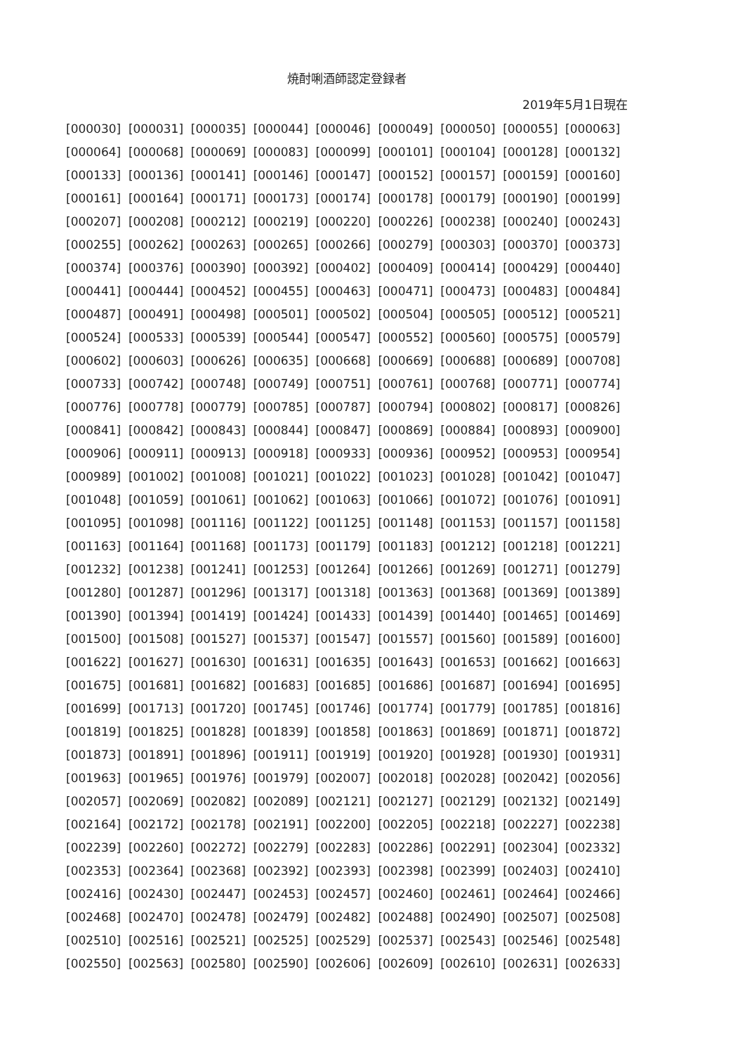焼酎唎酒師認定登録者
2019年5月1日現在
| [000030] | [000031] | [000035] | [000044] | [000046] | [000049] | [000050] | [000055] | [000063] |
| [000064] | [000068] | [000069] | [000083] | [000099] | [000101] | [000104] | [000128] | [000132] |
| [000133] | [000136] | [000141] | [000146] | [000147] | [000152] | [000157] | [000159] | [000160] |
| [000161] | [000164] | [000171] | [000173] | [000174] | [000178] | [000179] | [000190] | [000199] |
| [000207] | [000208] | [000212] | [000219] | [000220] | [000226] | [000238] | [000240] | [000243] |
| [000255] | [000262] | [000263] | [000265] | [000266] | [000279] | [000303] | [000370] | [000373] |
| [000374] | [000376] | [000390] | [000392] | [000402] | [000409] | [000414] | [000429] | [000440] |
| [000441] | [000444] | [000452] | [000455] | [000463] | [000471] | [000473] | [000483] | [000484] |
| [000487] | [000491] | [000498] | [000501] | [000502] | [000504] | [000505] | [000512] | [000521] |
| [000524] | [000533] | [000539] | [000544] | [000547] | [000552] | [000560] | [000575] | [000579] |
| [000602] | [000603] | [000626] | [000635] | [000668] | [000669] | [000688] | [000689] | [000708] |
| [000733] | [000742] | [000748] | [000749] | [000751] | [000761] | [000768] | [000771] | [000774] |
| [000776] | [000778] | [000779] | [000785] | [000787] | [000794] | [000802] | [000817] | [000826] |
| [000841] | [000842] | [000843] | [000844] | [000847] | [000869] | [000884] | [000893] | [000900] |
| [000906] | [000911] | [000913] | [000918] | [000933] | [000936] | [000952] | [000953] | [000954] |
| [000989] | [001002] | [001008] | [001021] | [001022] | [001023] | [001028] | [001042] | [001047] |
| [001048] | [001059] | [001061] | [001062] | [001063] | [001066] | [001072] | [001076] | [001091] |
| [001095] | [001098] | [001116] | [001122] | [001125] | [001148] | [001153] | [001157] | [001158] |
| [001163] | [001164] | [001168] | [001173] | [001179] | [001183] | [001212] | [001218] | [001221] |
| [001232] | [001238] | [001241] | [001253] | [001264] | [001266] | [001269] | [001271] | [001279] |
| [001280] | [001287] | [001296] | [001317] | [001318] | [001363] | [001368] | [001369] | [001389] |
| [001390] | [001394] | [001419] | [001424] | [001433] | [001439] | [001440] | [001465] | [001469] |
| [001500] | [001508] | [001527] | [001537] | [001547] | [001557] | [001560] | [001589] | [001600] |
| [001622] | [001627] | [001630] | [001631] | [001635] | [001643] | [001653] | [001662] | [001663] |
| [001675] | [001681] | [001682] | [001683] | [001685] | [001686] | [001687] | [001694] | [001695] |
| [001699] | [001713] | [001720] | [001745] | [001746] | [001774] | [001779] | [001785] | [001816] |
| [001819] | [001825] | [001828] | [001839] | [001858] | [001863] | [001869] | [001871] | [001872] |
| [001873] | [001891] | [001896] | [001911] | [001919] | [001920] | [001928] | [001930] | [001931] |
| [001963] | [001965] | [001976] | [001979] | [002007] | [002018] | [002028] | [002042] | [002056] |
| [002057] | [002069] | [002082] | [002089] | [002121] | [002127] | [002129] | [002132] | [002149] |
| [002164] | [002172] | [002178] | [002191] | [002200] | [002205] | [002218] | [002227] | [002238] |
| [002239] | [002260] | [002272] | [002279] | [002283] | [002286] | [002291] | [002304] | [002332] |
| [002353] | [002364] | [002368] | [002392] | [002393] | [002398] | [002399] | [002403] | [002410] |
| [002416] | [002430] | [002447] | [002453] | [002457] | [002460] | [002461] | [002464] | [002466] |
| [002468] | [002470] | [002478] | [002479] | [002482] | [002488] | [002490] | [002507] | [002508] |
| [002510] | [002516] | [002521] | [002525] | [002529] | [002537] | [002543] | [002546] | [002548] |
| [002550] | [002563] | [002580] | [002590] | [002606] | [002609] | [002610] | [002631] | [002633] |